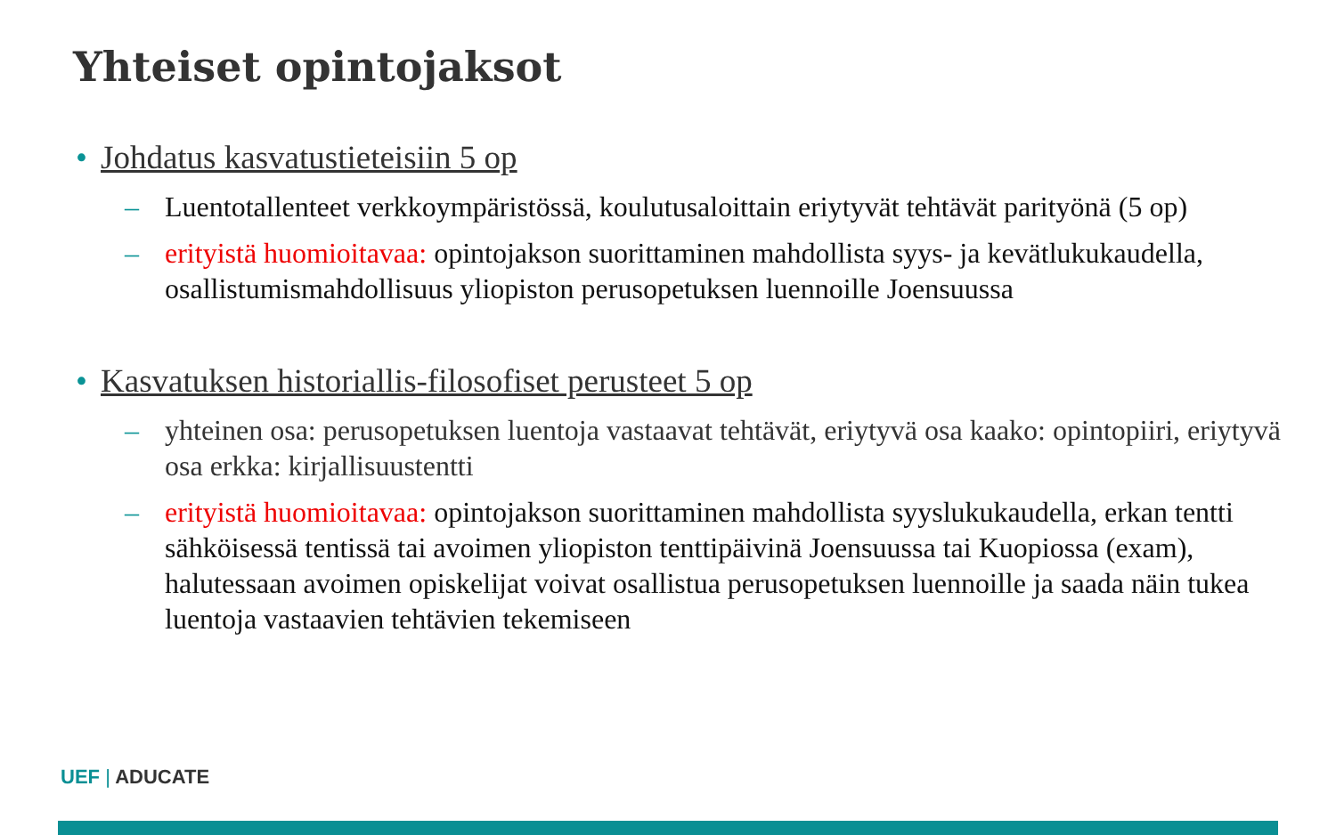Yhteiset opintojaksot
• Johdatus kasvatustieteisiin 5 op
– Luentotallenteet verkkoympäristössä, koulutusaloittain eriytyvät tehtävät parityönä (5 op)
– erityistä huomioitavaa: opintojakson suorittaminen mahdollista syys- ja kevätlukukaudella, osallistumismahdollisuus yliopiston perusopetuksen luennoille Joensuussa
• Kasvatuksen historiallis-filosofiset perusteet 5 op
– yhteinen osa: perusopetuksen luentoja vastaavat tehtävät, eriytyvä osa kaako: opintopiiri, eriytyvä osa erkka: kirjallisuustentti
– erityistä huomioitavaa: opintojakson suorittaminen mahdollista syyslukukaudella, erkan tentti sähköisessä tentissä tai avoimen yliopiston tenttipäivinä Joensuussa tai Kuopiossa (exam), halutessaan avoimen opiskelijat voivat osallistua perusopetuksen luennoille ja saada näin tukea luentoja vastaavien tehtävien tekemiseen
UEF | ADUCATE